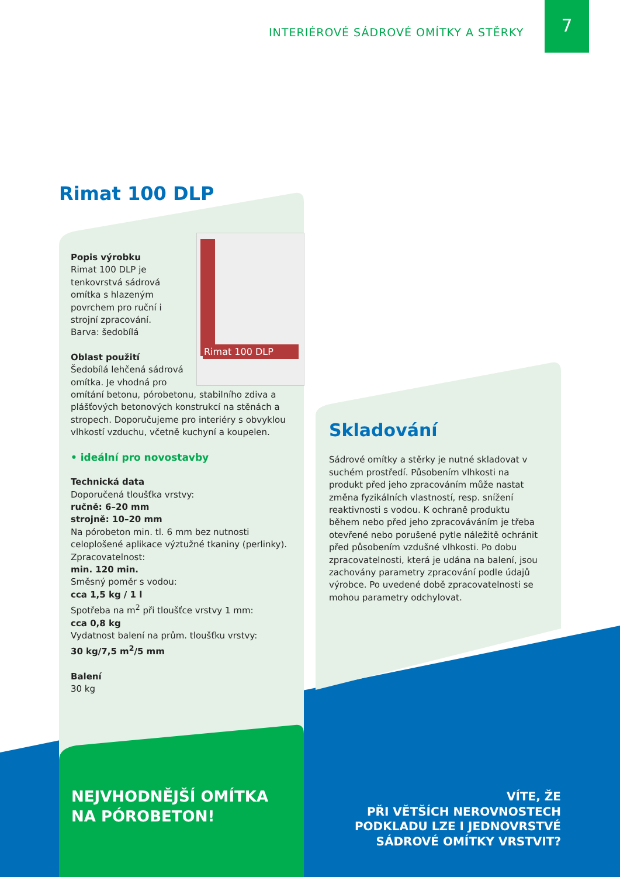INTERIÉROVÉ SÁDROVÉ OMÍTKY A STĚRKY
7
Rimat 100 DLP
Rimat 100 DLP
Popis výrobku
Rimat 100 DLP je tenkovrstvá sádrová omítka s hlazeným povrchem pro ruční i strojní zpracování.
Barva: šedobílá
Oblast použití
Šedobílá lehčená sádrová omítka. Je vhodná pro omítání betonu, pórobetonu, stabilního zdiva a plášťových betonových konstrukcí na stěnách a stropech. Doporučujeme pro interiéry s obvyklou vlhkostí vzduchu, včetně kuchyní a koupelen.
• ideální pro novostavby
Technická data
Doporučená tloušťka vrstvy:
ručně: 6–20 mm
strojně: 10–20 mm
Na pórobeton min. tl. 6 mm bez nutnosti celoplošené aplikace výztužné tkaniny (perlinky).
Zpracovatelnost:
min. 120 min.
Směsný poměr s vodou:
cca 1,5 kg / 1 l
Spotřeba na m<sup>2</sup> při tloušťce vrstvy 1 mm:
cca 0,8 kg
Vydatnost balení na prům. tloušťku vrstvy:
30 kg/7,5 m<sup>2</sup>/5 mm
Balení
30 kg
Skladování
Sádrové omítky a stěrky je nutné skladovat v suchém prostředí. Působením vlhkosti na produkt před jeho zpracováním může nastat změna fyzikálních vlastností, resp. snížení reaktivnosti s vodou. K ochraně produktu během nebo před jeho zpracováváním je třeba otevřené nebo porušené pytle náležitě ochránit před působením vzdušné vlhkosti. Po dobu zpracovatelnosti, která je udána na balení, jsou zachovány parametry zpracování podle údajů výrobce. Po uvedené době zpracovatelnosti se mohou parametry odchylovat.
NEJVHODNĚJŠÍ OMÍTKA
NA PÓROBETON!
VÍTE, ŽE
PŘI VĚTŠÍCH NEROVNOSTECH
PODKLADU LZE I JEDNOVRSTVÉ
SÁDROVÉ OMÍTKY VRSTVIT?